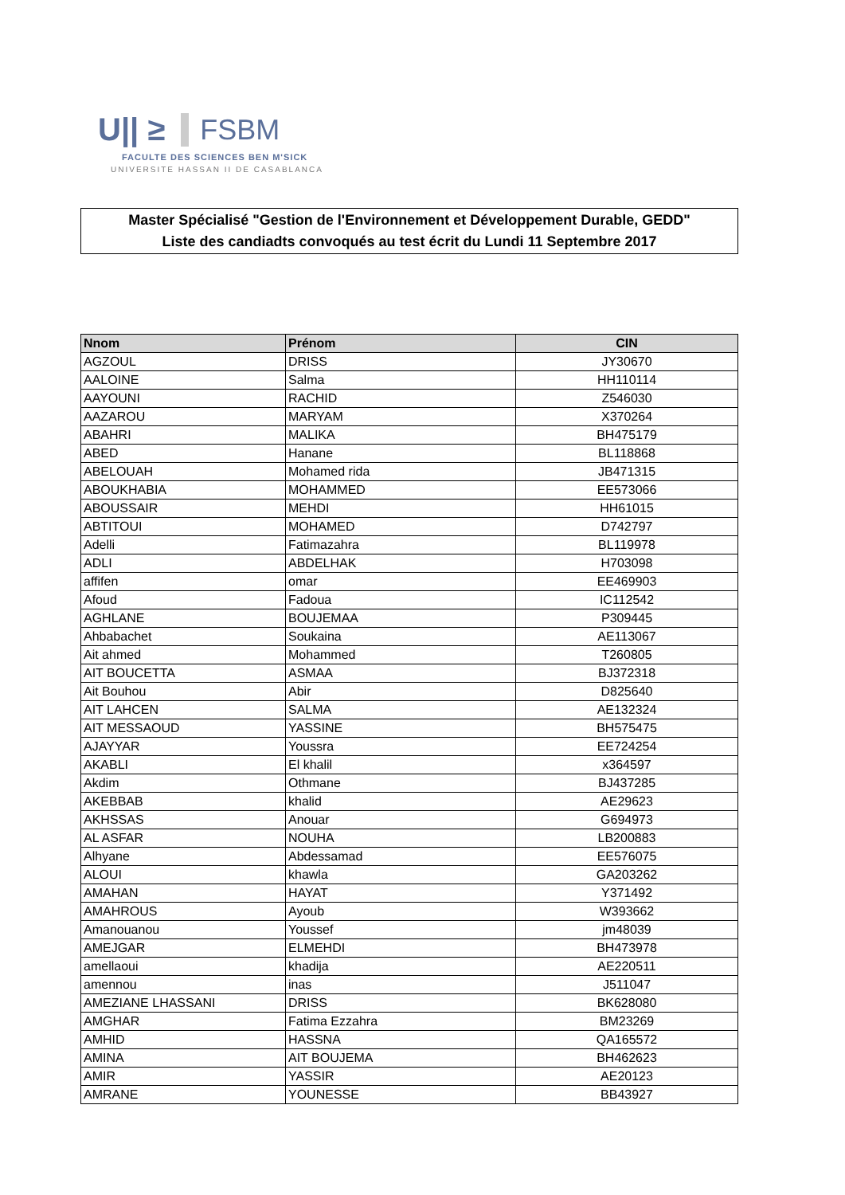U|| ≥ FSBM
FACULTE DES SCIENCES BEN M'SICK
UNIVERSITE HASSAN II DE CASABLANCA
Master Spécialisé "Gestion de l'Environnement et Développement Durable, GEDD"
Liste des candiadts convoqués au test écrit du Lundi 11 Septembre 2017
| Nnom | Prénom | CIN |
| --- | --- | --- |
| AGZOUL | DRISS | JY30670 |
| AALOINE | Salma | HH110114 |
| AAYOUNI | RACHID | Z546030 |
| AAZAROU | MARYAM | X370264 |
| ABAHRI | MALIKA | BH475179 |
| ABED | Hanane | BL118868 |
| ABELOUAH | Mohamed rida | JB471315 |
| ABOUKHABIA | MOHAMMED | EE573066 |
| ABOUSSAIR | MEHDI | HH61015 |
| ABTITOUI | MOHAMED | D742797 |
| Adelli | Fatimazahra | BL119978 |
| ADLI | ABDELHAK | H703098 |
| affifen | omar | EE469903 |
| Afoud | Fadoua | IC112542 |
| AGHLANE | BOUJEMAA | P309445 |
| Ahbabachet | Soukaina | AE113067 |
| Ait ahmed | Mohammed | T260805 |
| AIT BOUCETTA | ASMAA | BJ372318 |
| Ait Bouhou | Abir | D825640 |
| AIT LAHCEN | SALMA | AE132324 |
| AIT MESSAOUD | YASSINE | BH575475 |
| AJAYYAR | Youssra | EE724254 |
| AKABLI | El khalil | x364597 |
| Akdim | Othmane | BJ437285 |
| AKEBBAB | khalid | AE29623 |
| AKHSSAS | Anouar | G694973 |
| AL ASFAR | NOUHA | LB200883 |
| Alhyane | Abdessamad | EE576075 |
| ALOUI | khawla | GA203262 |
| AMAHAN | HAYAT | Y371492 |
| AMAHROUS | Ayoub | W393662 |
| Amanouanou | Youssef | jm48039 |
| AMEJGAR | ELMEHDI | BH473978 |
| amellaoui | khadija | AE220511 |
| amennou | inas | J511047 |
| AMEZIANE LHASSANI | DRISS | BK628080 |
| AMGHAR | Fatima Ezzahra | BM23269 |
| AMHID | HASSNA | QA165572 |
| AMINA | AIT BOUJEMA | BH462623 |
| AMIR | YASSIR | AE20123 |
| AMRANE | YOUNESSE | BB43927 |